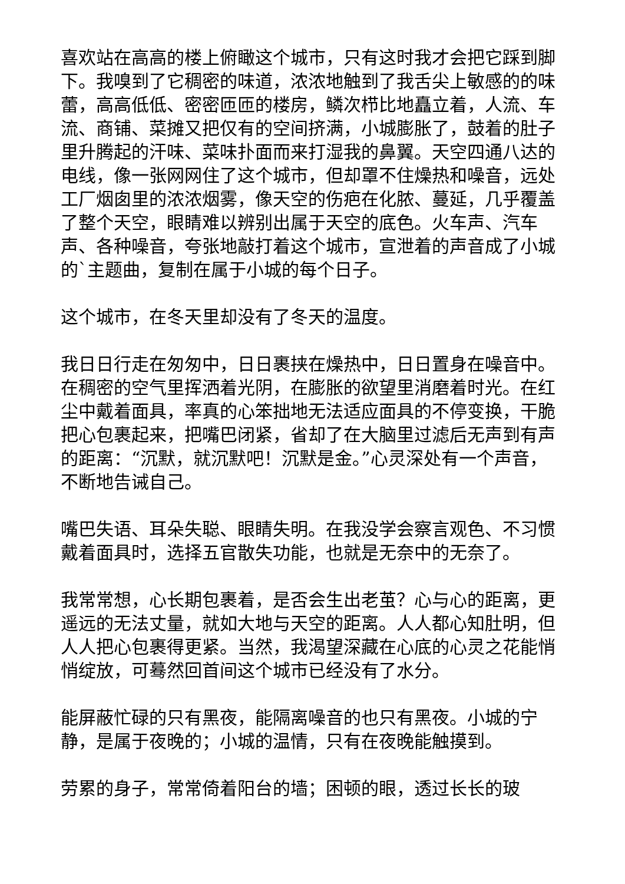喜欢站在高高的楼上俯瞰这个城市，只有这时我才会把它踩到脚下。我嗅到了它稠密的味道，浓浓地触到了我舌尖上敏感的的味蕾，高高低低、密密匝匝的楼房，鳞次栉比地矗立着，人流、车流、商铺、菜摊又把仅有的空间挤满，小城膨胀了，鼓着的肚子里升腾起的汗味、菜味扑面而来打湿我的鼻翼。天空四通八达的电线，像一张网网住了这个城市，但却罩不住燥热和噪音，远处工厂烟囱里的浓浓烟雾，像天空的伤疤在化脓、蔓延，几乎覆盖了整个天空，眼睛难以辨别出属于天空的底色。火车声、汽车声、各种噪音，夸张地敲打着这个城市，宣泄着的声音成了小城的`主题曲，复制在属于小城的每个日子。
这个城市，在冬天里却没有了冬天的温度。
我日日行走在匆匆中，日日裹挟在燥热中，日日置身在噪音中。在稠密的空气里挥洒着光阴，在膨胀的欲望里消磨着时光。在红尘中戴着面具，率真的心笨拙地无法适应面具的不停变换，干脆把心包裹起来，把嘴巴闭紧，省却了在大脑里过滤后无声到有声的距离：“沉默，就沉默吧！沉默是金。”心灵深处有一个声音，不断地告诫自己。
嘴巴失语、耳朵失聪、眼睛失明。在我没学会察言观色、不习惯戴着面具时，选择五官散失功能，也就是无奈中的无奈了。
我常常想，心长期包裹着，是否会生出老茧？心与心的距离，更遥远的无法丈量，就如大地与天空的距离。人人都心知肚明，但人人把心包裹得更紧。当然，我渴望深藏在心底的心灵之花能悄悄绽放，可蓦然回首间这个城市已经没有了水分。
能屏蔽忙碌的只有黑夜，能隔离噪音的也只有黑夜。小城的宁静，是属于夜晚的；小城的温情，只有在夜晚能触摸到。
劳累的身子，常常倚着阳台的墙；困顿的眼，透过长长的玻